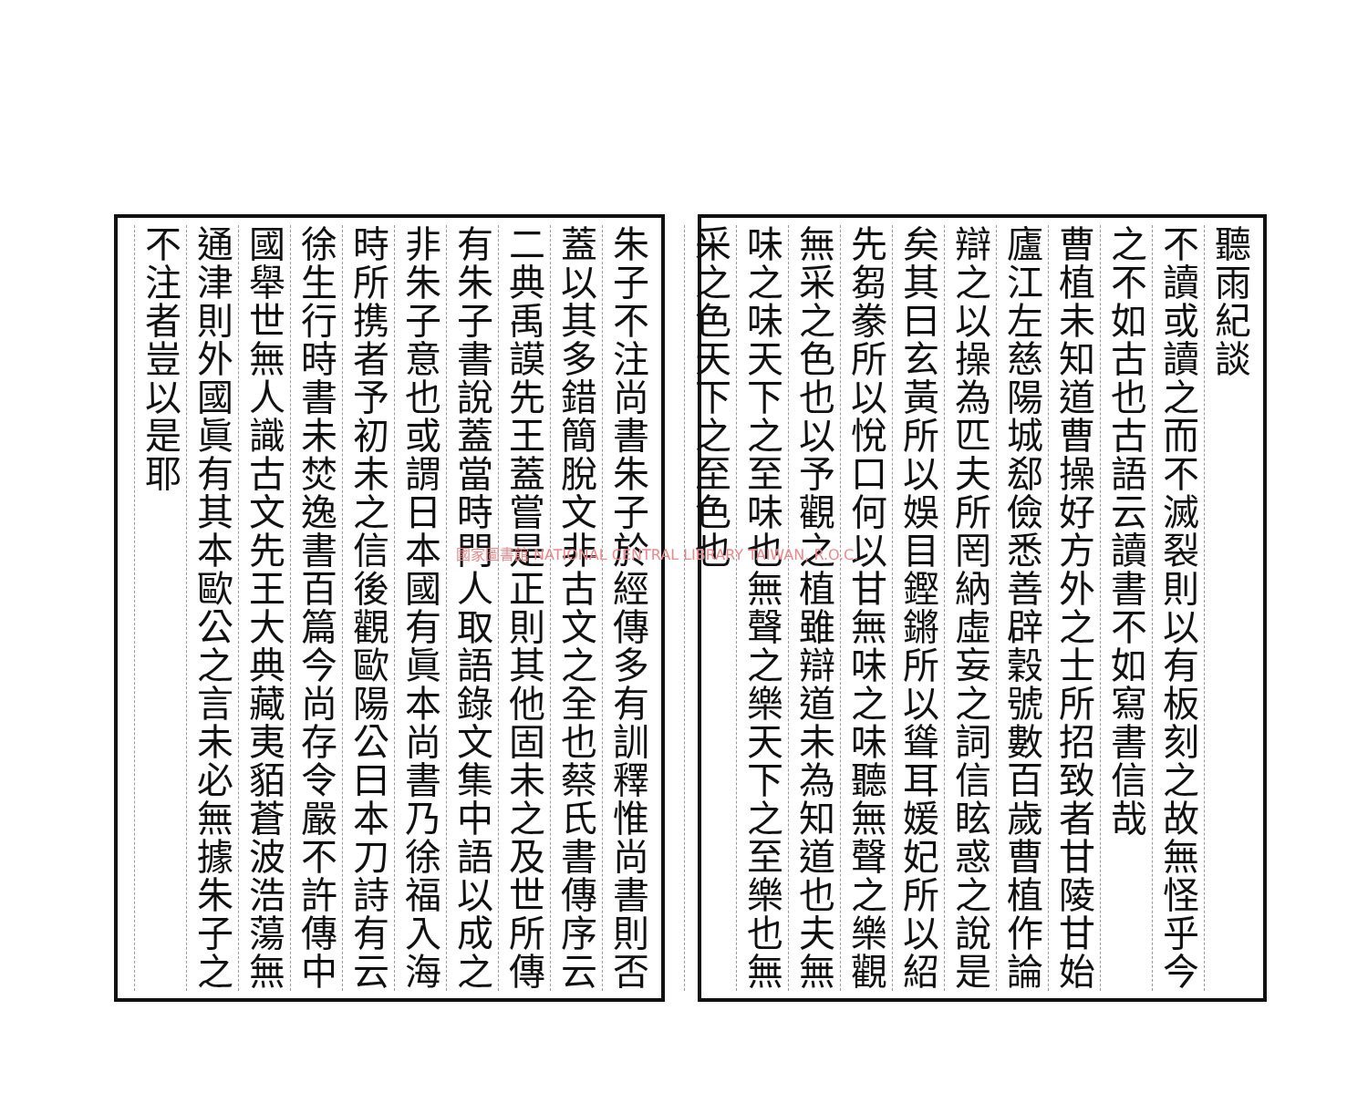聽雨紀談
不讀或讀之而不滅裂則以有板刻之故無怪乎今
之不如古也古語云讀書不如寫書信哉
曹植未知道曹操好方外之士所招致者甘陵甘始
廬江左慈陽城郄儉悉善辟穀號數百歲曹植作論
辯之以操為匹夫所罔納虛妄之詞信眩惑之說是
矣其曰玄黃所以娛目鏗鏘所以聳耳媛妃所以紹
先芻豢所以悅口何以甘無味之味聽無聲之樂觀
無采之色也以予觀之植雖辯道未為知道也夫無
味之味天下之至味也無聲之樂天下之至樂也無
采之色天下之至色也
朱子不注尚書朱子於經傳多有訓釋惟尚書則否
蓋以其多錯簡脫文非古文之全也蔡氏書傳序云
二典禹謨先王蓋嘗是正則其他固未之及世所傳
有朱子書說蓋當時門人取語錄文集中語以成之
非朱子意也或謂日本國有眞本尚書乃徐福入海
時所携者予初未之信後觀歐陽公曰本刀詩有云
徐生行時書未焚逸書百篇今尚存令嚴不許傳中
國舉世無人識古文先王大典藏夷貊蒼波浩蕩無
通津則外國眞有其本歐公之言未必無據朱子之
不注者豈以是耶
國家圖書館 NATIONAL CENTRAL LIBRARY TAIWAN, R.O.C.